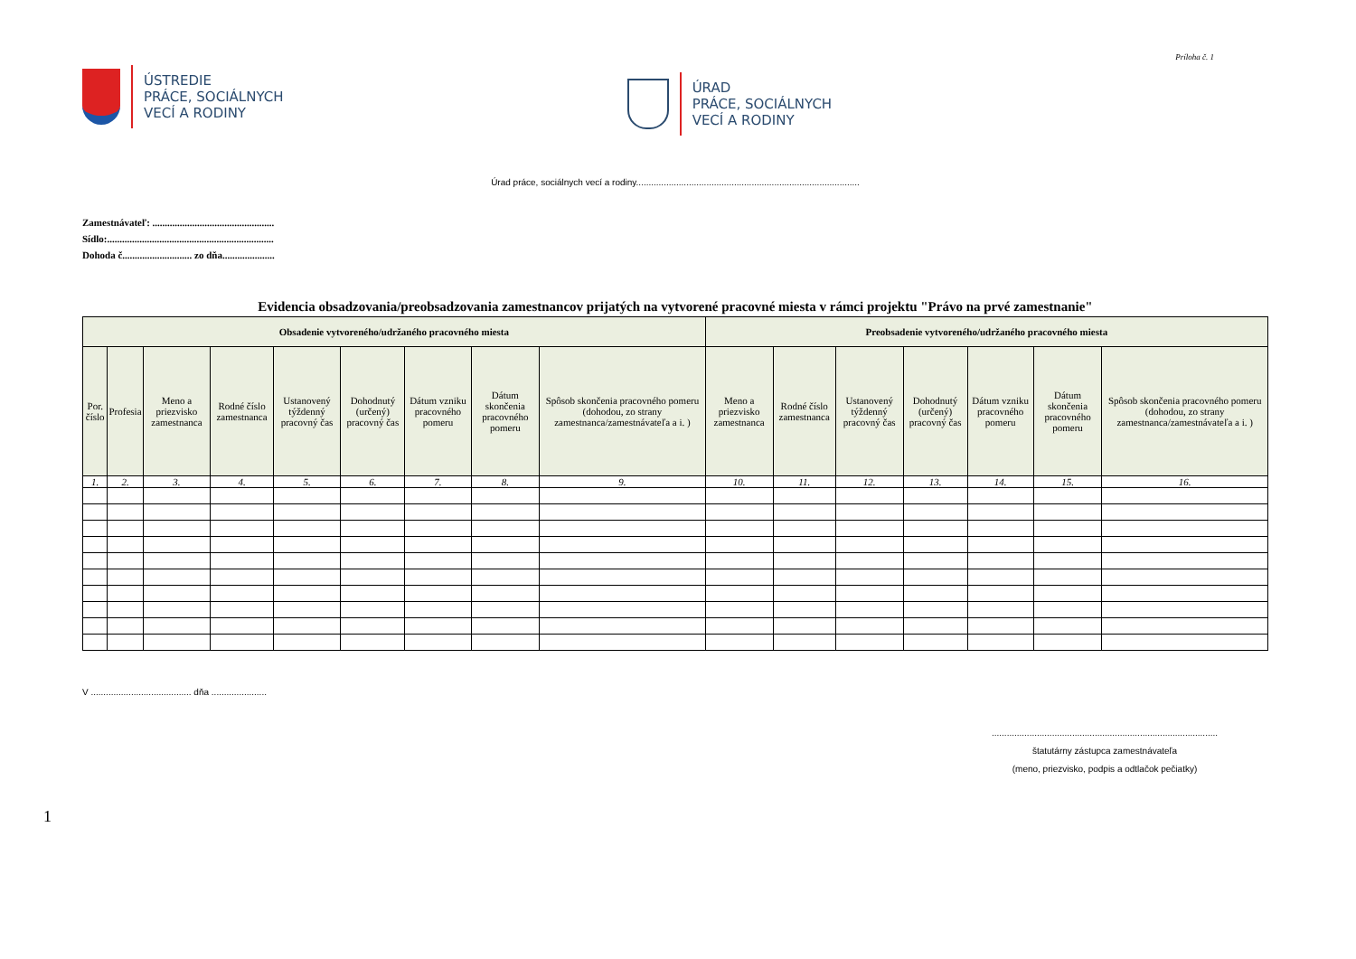ÚSTREDIE
PRÁCE, SOCIÁLNYCH
VECÍ A RODINY
ÚRAD
PRÁCE, SOCIÁLNYCH
VECÍ A RODINY
Príloha č. 1
Úrad práce, sociálnych vecí a rodiny.........................................................................................
Zamestnávateľ: .................................................
Sídlo:...................................................................
Dohoda č............................ zo dňa.....................
Evidencia obsadzovania/preobsadzovania zamestnancov prijatých na vytvorené pracovné miesta v rámci projektu "Právo na prvé zamestnanie"
| Obsadenie vytvoreného/udržaného pracovného miesta | | | | | | | | | Preobsadenie vytvoreného/udržaného pracovného miesta | | | | | | |
| --- | --- | --- | --- | --- | --- | --- | --- | --- | --- | --- | --- | --- | --- | --- | --- |
| Por. číslo | Profesia | Meno a priezvisko zamestnanca | Rodné číslo zamestnanca | Ustanovený týždenný pracovný čas | Dohodnutý (určený) pracovný čas | Dátum vzniku pracovného pomeru | Dátum skončenia pracovného pomeru | Spôsob skončenia pracovného pomeru (dohodou, zo strany zamestnanca/zamestnávateľa a i. ) | Meno a priezvisko zamestnanca | Rodné číslo zamestnanca | Ustanovený týždenný pracovný čas | Dohodnutý (určený) pracovný čas | Dátum vzniku pracovného pomeru | Dátum skončenia pracovného pomeru | Spôsob skončenia pracovného pomeru (dohodou, zo strany zamestnanca/zamestnávateľa a i. ) |
| 1. | 2. | 3. | 4. | 5. | 6. | 7. | 8. | 9. | 10. | 11. | 12. | 13. | 14. | 15. | 16. |
V ........................................ dňa ......................
..........................................................................................
štatutárny zástupca zamestnávateľa
(meno, priezvisko, podpis a odtlačok pečiatky)
1